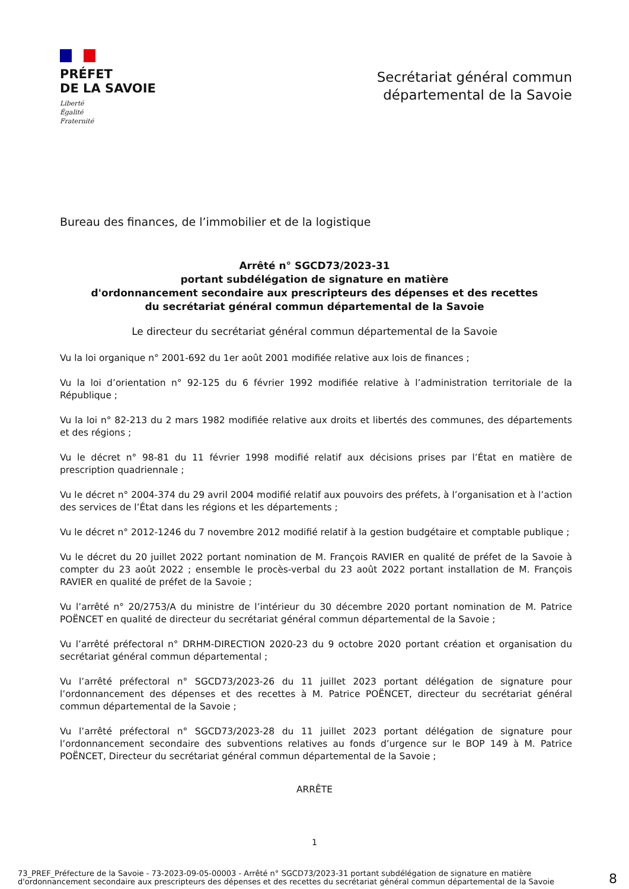PRÉFET
DE LA SAVOIE
Liberté
Égalité
Fraternité
Secrétariat général commun
départemental de la Savoie
Bureau des finances, de l’immobilier et de la logistique
Arrêté n° SGCD73/2023-31
portant subdélégation de signature en matière
d'ordonnancement secondaire aux prescripteurs des dépenses et des recettes
du secrétariat général commun départemental de la Savoie
Le directeur du secrétariat général commun départemental de la Savoie
Vu la loi organique n° 2001-692 du 1er août 2001 modifiée relative aux lois de finances ;
Vu la loi d’orientation n° 92-125 du 6 février 1992 modifiée relative à l’administration territoriale de la République ;
Vu la loi n° 82-213 du 2 mars 1982 modifiée relative aux droits et libertés des communes, des départements et des régions ;
Vu le décret n° 98-81 du 11 février 1998 modifié relatif aux décisions prises par l’État en matière de prescription quadriennale ;
Vu le décret n° 2004-374 du 29 avril 2004 modifié relatif aux pouvoirs des préfets, à l’organisation et à l’action des services de l’État dans les régions et les départements ;
Vu le décret n° 2012-1246 du 7 novembre 2012 modifié relatif à la gestion budgétaire et comptable publique ;
Vu le décret du 20 juillet 2022 portant nomination de M. François RAVIER en qualité de préfet de la Savoie à compter du 23 août 2022 ; ensemble le procès-verbal du 23 août 2022 portant installation de M. François RAVIER en qualité de préfet de la Savoie ;
Vu l’arrêté n° 20/2753/A du ministre de l’intérieur du 30 décembre 2020 portant nomination de M. Patrice POËNCET en qualité de directeur du secrétariat général commun départemental de la Savoie ;
Vu l’arrêté préfectoral n° DRHM-DIRECTION 2020-23 du 9 octobre 2020 portant création et organisation du secrétariat général commun départemental ;
Vu l’arrêté préfectoral n° SGCD73/2023-26 du 11 juillet 2023 portant délégation de signature pour l’ordonnancement des dépenses et des recettes à M. Patrice POËNCET, directeur du secrétariat général commun départemental de la Savoie ;
Vu l’arrêté préfectoral n° SGCD73/2023-28 du 11 juillet 2023 portant délégation de signature pour l’ordonnancement secondaire des subventions relatives au fonds d’urgence sur le BOP 149 à M. Patrice POËNCET, Directeur du secrétariat général commun départemental de la Savoie ;
ARRÊTE
1
73_PREF_Préfecture de la Savoie - 73-2023-09-05-00003 - Arrêté n° SGCD73/2023-31 portant subdélégation de signature en matière d'ordonnancement secondaire aux prescripteurs des dépenses et des recettes du secrétariat général commun départemental de la Savoie
8